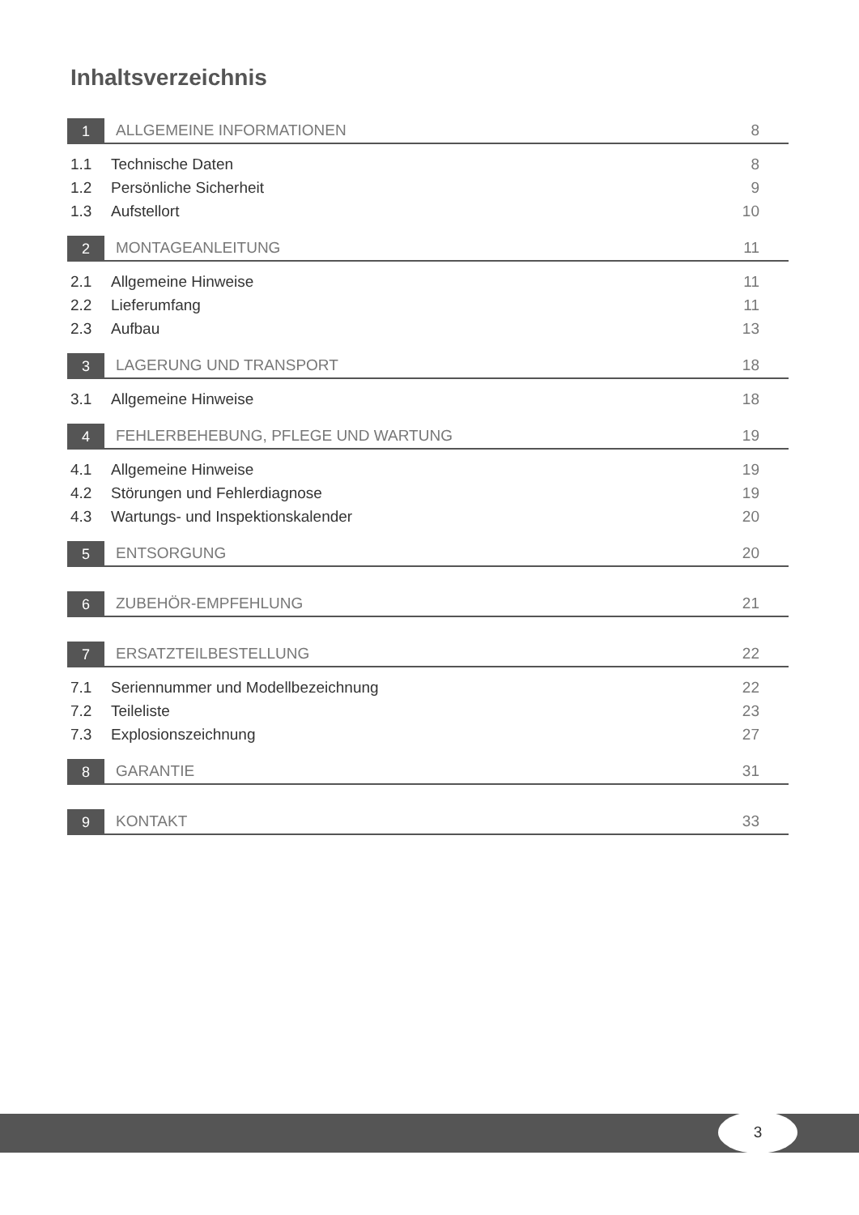Inhaltsverzeichnis
1
ALLGEMEINE INFORMATIONEN 8
1.1 Technische Daten 8
1.2 Persönliche Sicherheit 9
1.3 Aufstellort 10
2
MONTAGEANLEITUNG 11
2.1 Allgemeine Hinweise 11
2.2 Lieferumfang 11
2.3 Aufbau 13
3
LAGERUNG UND TRANSPORT 18
3.1 Allgemeine Hinweise 18
4
FEHLERBEHEBUNG, PFLEGE UND WARTUNG
19
4.1 Allgemeine Hinweise 19
4.2 Störungen und Fehlerdiagnose 19
4.3 Wartungs- und Inspektionskalender 20
5
ENTSORGUNG 20
6
ZUBEHÖR-EMPFEHLUNG 21
7
ERSATZTEILBESTELLUNG 22
7.1 Seriennummer und Modellbezeichnung 22
7.2 Teileliste 23
7.3 Explosionszeichnung 27
8
GARANTIE 31
9
KONTAKT 33
3